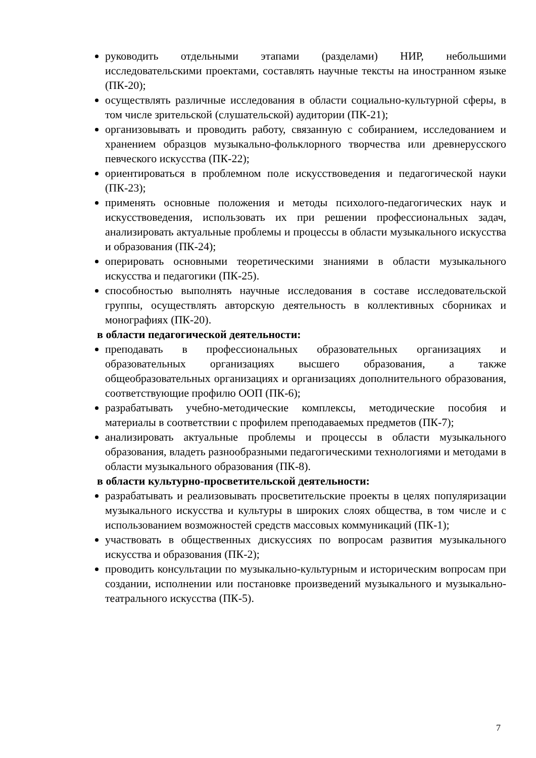руководить отдельными этапами (разделами) НИР, небольшими исследовательскими проектами, составлять научные тексты на иностранном языке (ПК-20);
осуществлять различные исследования в области социально-культурной сферы, в том числе зрительской (слушательской) аудитории (ПК-21);
организовывать и проводить работу, связанную с собиранием, исследованием и хранением образцов музыкально-фольклорного творчества или древнерусского певческого искусства (ПК-22);
ориентироваться в проблемном поле искусствоведения и педагогической науки (ПК-23);
применять основные положения и методы психолого-педагогических наук и искусствоведения, использовать их при решении профессиональных задач, анализировать актуальные проблемы и процессы в области музыкального искусства и образования (ПК-24);
оперировать основными теоретическими знаниями в области музыкального искусства и педагогики (ПК-25).
способностью выполнять научные исследования в составе исследовательской группы, осуществлять авторскую деятельность в коллективных сборниках и монографиях (ПК-20).
в области педагогической деятельности:
преподавать в профессиональных образовательных организациях и образовательных организациях высшего образования, а также общеобразовательных организациях и организациях дополнительного образования, соответствующие профилю ООП (ПК-6);
разрабатывать учебно-методические комплексы, методические пособия и материалы в соответствии с профилем преподаваемых предметов (ПК-7);
анализировать актуальные проблемы и процессы в области музыкального образования, владеть разнообразными педагогическими технологиями и методами в области музыкального образования (ПК-8).
в области культурно-просветительской деятельности:
разрабатывать и реализовывать просветительские проекты в целях популяризации музыкального искусства и культуры в широких слоях общества, в том числе и с использованием возможностей средств массовых коммуникаций (ПК-1);
участвовать в общественных дискуссиях по вопросам развития музыкального искусства и образования (ПК-2);
проводить консультации по музыкально-культурным и историческим вопросам при создании, исполнении или постановке произведений музыкального и музыкально-театрального искусства (ПК-5).
7